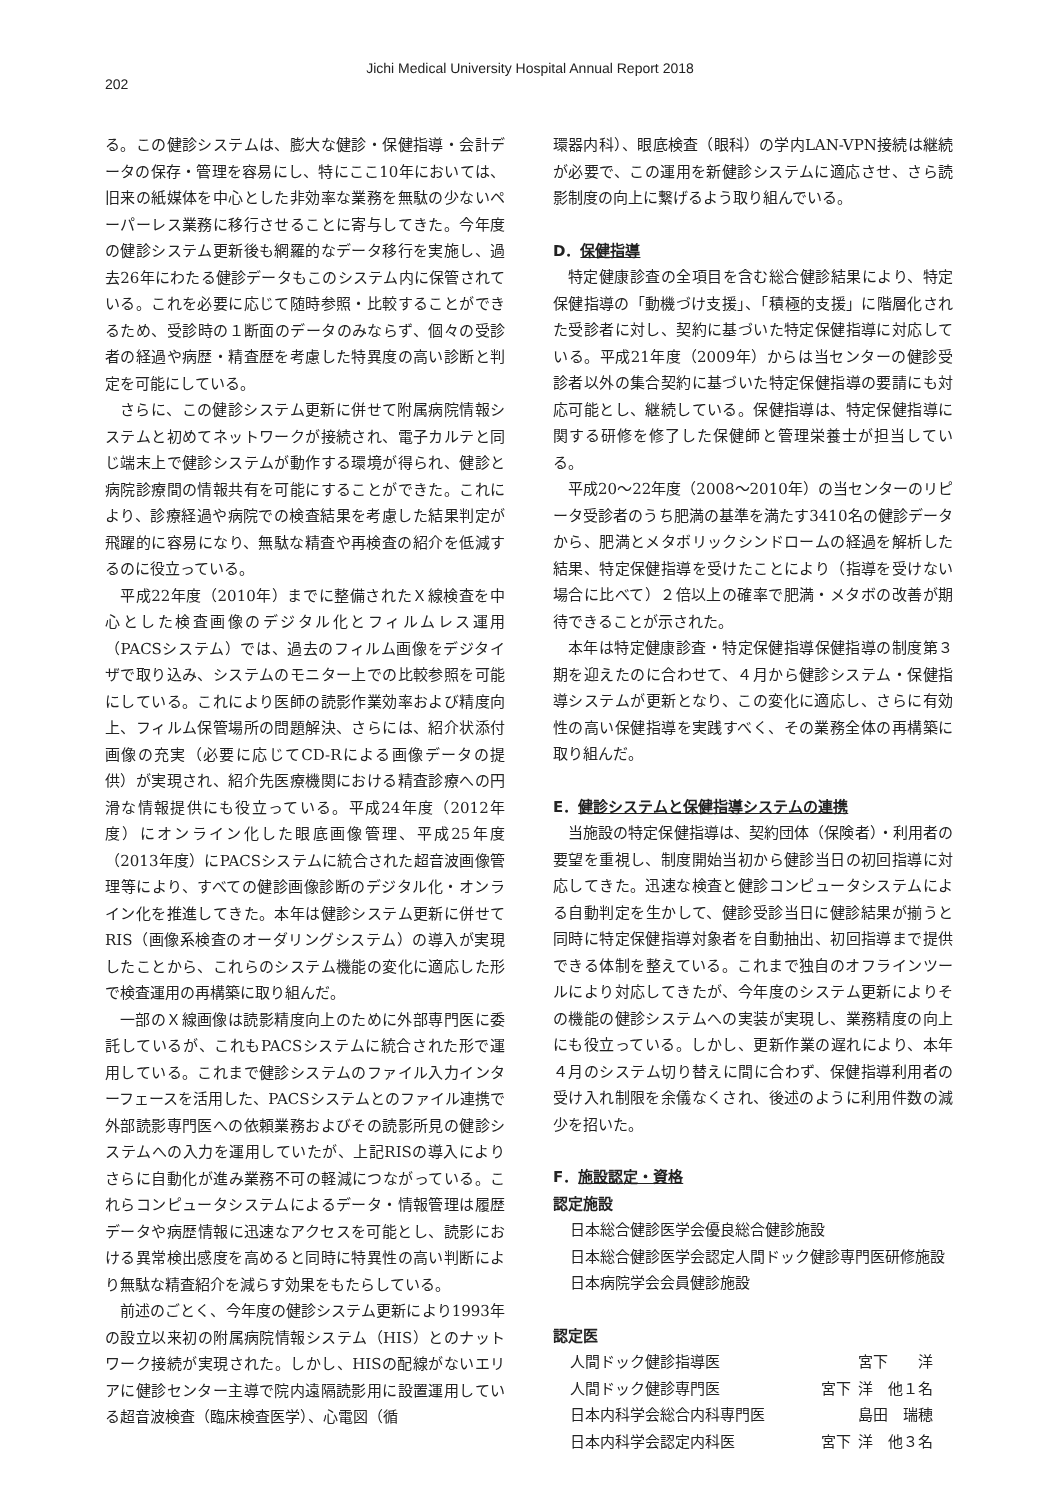Jichi Medical University Hospital Annual Report 2018
202
る。この健診システムは、膨大な健診・保健指導・会計データの保存・管理を容易にし、特にここ10年においては、旧来の紙媒体を中心とした非効率な業務を無駄の少ないペーパーレス業務に移行させることに寄与してきた。今年度の健診システム更新後も網羅的なデータ移行を実施し、過去26年にわたる健診データもこのシステム内に保管されている。これを必要に応じて随時参照・比較することができるため、受診時の１断面のデータのみならず、個々の受診者の経過や病歴・精査歴を考慮した特異度の高い診断と判定を可能にしている。
さらに、この健診システム更新に併せて附属病院情報システムと初めてネットワークが接続され、電子カルテと同じ端末上で健診システムが動作する環境が得られ、健診と病院診療間の情報共有を可能にすることができた。これにより、診療経過や病院での検査結果を考慮した結果判定が飛躍的に容易になり、無駄な精査や再検査の紹介を低減するのに役立っている。
平成22年度（2010年）までに整備されたＸ線検査を中心とした検査画像のデジタル化とフィルムレス運用（PACSシステム）では、過去のフィルム画像をデジタイザで取り込み、システムのモニター上での比較参照を可能にしている。これにより医師の読影作業効率および精度向上、フィルム保管場所の問題解決、さらには、紹介状添付画像の充実（必要に応じてCD-Rによる画像データの提供）が実現され、紹介先医療機関における精査診療への円滑な情報提供にも役立っている。平成24年度（2012年度）にオンライン化した眼底画像管理、平成25年度（2013年度）にPACSシステムに統合された超音波画像管理等により、すべての健診画像診断のデジタル化・オンライン化を推進してきた。本年は健診システム更新に併せてRIS（画像系検査のオーダリングシステム）の導入が実現したことから、これらのシステム機能の変化に適応した形で検査運用の再構築に取り組んだ。
一部のＸ線画像は読影精度向上のために外部専門医に委託しているが、これもPACSシステムに統合された形で運用している。これまで健診システムのファイル入力インターフェースを活用した、PACSシステムとのファイル連携で外部読影専門医への依頼業務およびその読影所見の健診システムへの入力を運用していたが、上記RISの導入によりさらに自動化が進み業務不可の軽減につながっている。これらコンピュータシステムによるデータ・情報管理は履歴データや病歴情報に迅速なアクセスを可能とし、読影における異常検出感度を高めると同時に特異性の高い判断により無駄な精査紹介を減らす効果をもたらしている。
前述のごとく、今年度の健診システム更新により1993年の設立以来初の附属病院情報システム（HIS）とのナットワーク接続が実現された。しかし、HISの配線がないエリアに健診センター主導で院内遠隔読影用に設置運用している超音波検査（臨床検査医学）、心電図（循
環器内科）、眼底検査（眼科）の学内LAN-VPN接続は継続が必要で、この運用を新健診システムに適応させ、さら読影制度の向上に繋げるよう取り組んでいる。
D．保健指導
特定健康診査の全項目を含む総合健診結果により、特定保健指導の「動機づけ支援」、「積極的支援」に階層化された受診者に対し、契約に基づいた特定保健指導に対応している。平成21年度（2009年）からは当センターの健診受診者以外の集合契約に基づいた特定保健指導の要請にも対応可能とし、継続している。保健指導は、特定保健指導に関する研修を修了した保健師と管理栄養士が担当している。
平成20〜22年度（2008〜2010年）の当センターのリピータ受診者のうち肥満の基準を満たす3410名の健診データから、肥満とメタボリックシンドロームの経過を解析した結果、特定保健指導を受けたことにより（指導を受けない場合に比べて）２倍以上の確率で肥満・メタボの改善が期待できることが示された。
本年は特定健康診査・特定保健指導保健指導の制度第３期を迎えたのに合わせて、４月から健診システム・保健指導システムが更新となり、この変化に適応し、さらに有効性の高い保健指導を実践すべく、その業務全体の再構築に取り組んだ。
E．健診システムと保健指導システムの連携
当施設の特定保健指導は、契約団体（保険者）・利用者の要望を重視し、制度開始当初から健診当日の初回指導に対応してきた。迅速な検査と健診コンピュータシステムによる自動判定を生かして、健診受診当日に健診結果が揃うと同時に特定保健指導対象者を自動抽出、初回指導まで提供できる体制を整えている。これまで独自のオフラインツールにより対応してきたが、今年度のシステム更新によりその機能の健診システムへの実装が実現し、業務精度の向上にも役立っている。しかし、更新作業の遅れにより、本年４月のシステム切り替えに間に合わず、保健指導利用者の受け入れ制限を余儀なくされ、後述のように利用件数の減少を招いた。
F．施設認定・資格
認定施設
日本総合健診医学会優良総合健診施設
日本総合健診医学会認定人間ドック健診専門医研修施設
日本病院学会会員健診施設
認定医
| 人間ドック健診指導医 | | 宮下 洋 |
| 人間ドック健診専門医 | 宮下 | 洋 他１名 |
| 日本内科学会総合内科専門医 | | 島田 瑞穂 |
| 日本内科学会認定内科医 | 宮下 | 洋 他３名 |